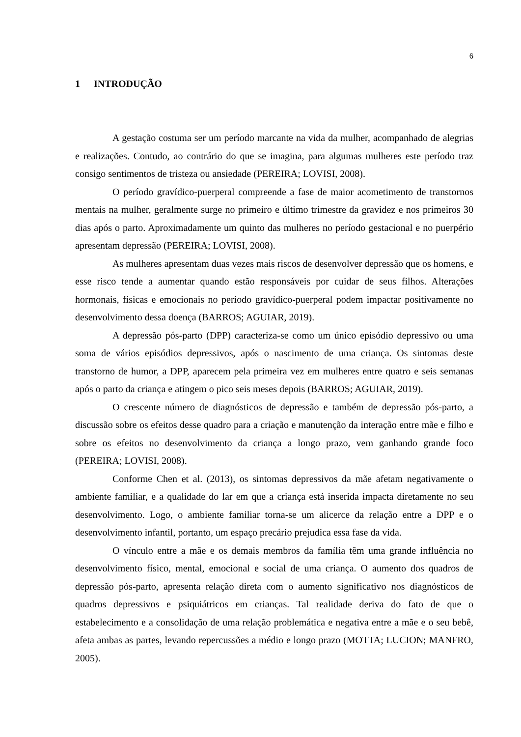6
1 INTRODUÇÃO
A gestação costuma ser um período marcante na vida da mulher, acompanhado de alegrias e realizações. Contudo, ao contrário do que se imagina, para algumas mulheres este período traz consigo sentimentos de tristeza ou ansiedade (PEREIRA; LOVISI, 2008).
O período gravídico-puerperal compreende a fase de maior acometimento de transtornos mentais na mulher, geralmente surge no primeiro e último trimestre da gravidez e nos primeiros 30 dias após o parto. Aproximadamente um quinto das mulheres no período gestacional e no puerpério apresentam depressão (PEREIRA; LOVISI, 2008).
As mulheres apresentam duas vezes mais riscos de desenvolver depressão que os homens, e esse risco tende a aumentar quando estão responsáveis por cuidar de seus filhos. Alterações hormonais, físicas e emocionais no período gravídico-puerperal podem impactar positivamente no desenvolvimento dessa doença (BARROS; AGUIAR, 2019).
A depressão pós-parto (DPP) caracteriza-se como um único episódio depressivo ou uma soma de vários episódios depressivos, após o nascimento de uma criança. Os sintomas deste transtorno de humor, a DPP, aparecem pela primeira vez em mulheres entre quatro e seis semanas após o parto da criança e atingem o pico seis meses depois (BARROS; AGUIAR, 2019).
O crescente número de diagnósticos de depressão e também de depressão pós-parto, a discussão sobre os efeitos desse quadro para a criação e manutenção da interação entre mãe e filho e sobre os efeitos no desenvolvimento da criança a longo prazo, vem ganhando grande foco (PEREIRA; LOVISI, 2008).
Conforme Chen et al. (2013), os sintomas depressivos da mãe afetam negativamente o ambiente familiar, e a qualidade do lar em que a criança está inserida impacta diretamente no seu desenvolvimento. Logo, o ambiente familiar torna-se um alicerce da relação entre a DPP e o desenvolvimento infantil, portanto, um espaço precário prejudica essa fase da vida.
O vínculo entre a mãe e os demais membros da família têm uma grande influência no desenvolvimento físico, mental, emocional e social de uma criança. O aumento dos quadros de depressão pós-parto, apresenta relação direta com o aumento significativo nos diagnósticos de quadros depressivos e psiquiátricos em crianças. Tal realidade deriva do fato de que o estabelecimento e a consolidação de uma relação problemática e negativa entre a mãe e o seu bebê, afeta ambas as partes, levando repercussões a médio e longo prazo (MOTTA; LUCION; MANFRO, 2005).